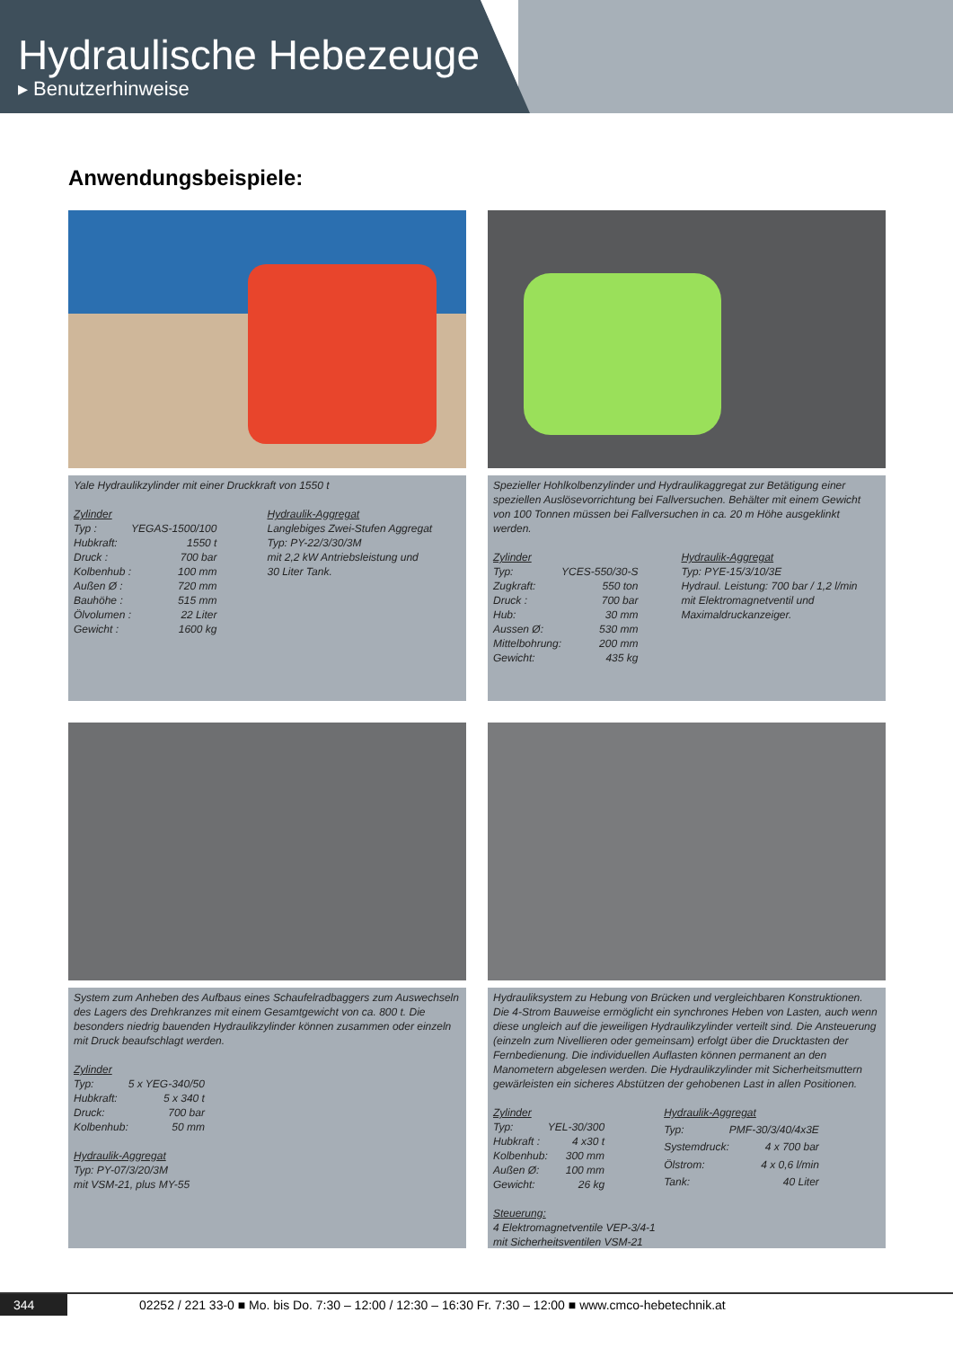Hydraulische Hebezeuge
▸ Benutzerhinweise
Anwendungsbeispiele:
Yale Hydraulikzylinder mit einer Druckkraft von 1550 t
| Zylinder | |
| Typ : | YEGAS-1500/100 |
| Hubkraft: | 1550 t |
| Druck : | 700 bar |
| Kolbenhub : | 100 mm |
| Außen Ø : | 720 mm |
| Bauhöhe : | 515 mm |
| Ölvolumen : | 22 Liter |
| Gewicht : | 1600 kg |
Hydraulik-Aggregat
Langlebiges Zwei-Stufen Aggregat
Typ: PY-22/3/30/3M
mit 2,2 kW Antriebsleistung und
30 Liter Tank.
Spezieller Hohlkolbenzylinder und Hydraulikaggregat zur Betätigung einer speziellen Auslösevorrichtung bei Fallversuchen. Behälter mit einem Gewicht von 100 Tonnen müssen bei Fallversuchen in ca. 20 m Höhe ausgeklinkt werden.
| Zylinder | |
| Typ: | YCES-550/30-S |
| Zugkraft: | 550 ton |
| Druck : | 700 bar |
| Hub: | 30 mm |
| Aussen Ø: | 530 mm |
| Mittelbohrung: | 200 mm |
| Gewicht: | 435 kg |
Hydraulik-Aggregat
Typ: PYE-15/3/10/3E
Hydraul. Leistung: 700 bar / 1,2 l/min
mit Elektromagnetventil und
Maximaldruckanzeiger.
System zum Anheben des Aufbaus eines Schaufelradbaggers zum Auswechseln des Lagers des Drehkranzes mit einem Gesamtgewicht von ca. 800 t. Die besonders niedrig bauenden Hydraulikzylinder können zusammen oder einzeln mit Druck beaufschlagt werden.
| Zylinder | |
| Typ: | 5 x YEG-340/50 |
| Hubkraft: | 5 x 340 t |
| Druck: | 700 bar |
| Kolbenhub: | 50 mm |
Hydraulik-Aggregat
Typ: PY-07/3/20/3M
mit VSM-21, plus MY-55
Hydrauliksystem zu Hebung von Brücken und vergleichbaren Konstruktionen. Die 4-Strom Bauweise ermöglicht ein synchrones Heben von Lasten, auch wenn diese ungleich auf die jeweiligen Hydraulikzylinder verteilt sind. Die Ansteuerung (einzeln zum Nivellieren oder gemeinsam) erfolgt über die Drucktasten der Fernbedienung. Die individuellen Auflasten können permanent an den Manometern abgelesen werden. Die Hydraulikzylinder mit Sicherheitsmuttern gewärleisten ein sicheres Abstützen der gehobenen Last in allen Positionen.
| Zylinder | |
| Typ: | YEL-30/300 |
| Hubkraft : | 4 x30 t |
| Kolbenhub: | 300 mm |
| Außen Ø: | 100 mm |
| Gewicht: | 26 kg |
| Hydraulik-Aggregat | |
| Typ: | PMF-30/3/40/4x3E |
| Systemdruck: | 4 x 700 bar |
| Ölstrom: | 4 x 0,6 l/min |
| Tank: | 40 Liter |
Steuerung:
4 Elektromagnetventile VEP-3/4-1
mit Sicherheitsventilen VSM-21
344 02252 / 221 33-0 ■ Mo. bis Do. 7:30 – 12:00 / 12:30 – 16:30 Fr. 7:30 – 12:00 ■ www.cmco-hebetechnik.at